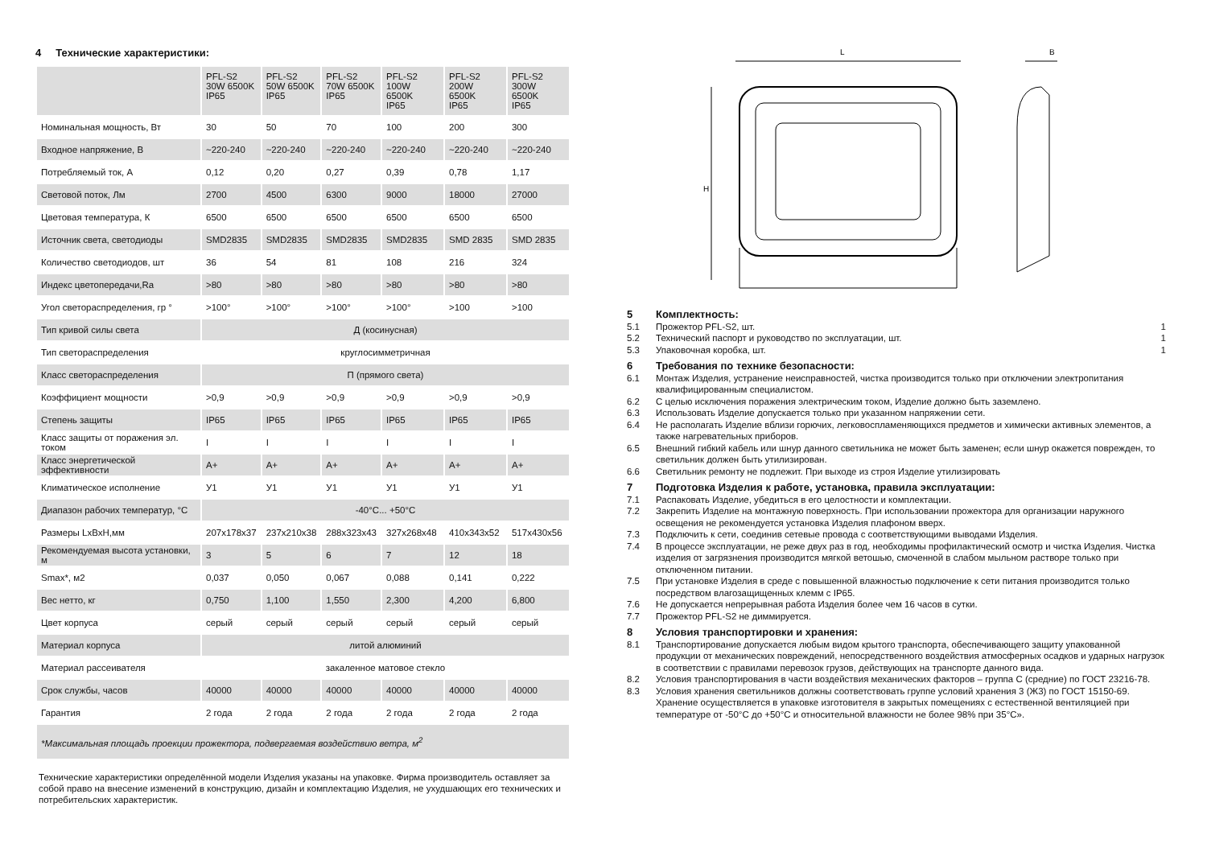4 Технические характеристики:
| | PFL-S2 30W 6500K IP65 | PFL-S2 50W 6500K IP65 | PFL-S2 70W 6500K IP65 | PFL-S2 100W 6500K IP65 | PFL-S2 200W 6500K IP65 | PFL-S2 300W 6500K IP65 |
| --- | --- | --- | --- | --- | --- | --- |
| Номинальная мощность, Вт | 30 | 50 | 70 | 100 | 200 | 300 |
| Входное напряжение, В | ~220-240 | ~220-240 | ~220-240 | ~220-240 | ~220-240 | ~220-240 |
| Потребляемый ток, А | 0,12 | 0,20 | 0,27 | 0,39 | 0,78 | 1,17 |
| Световой поток, Лм | 2700 | 4500 | 6300 | 9000 | 18000 | 27000 |
| Цветовая температура, К | 6500 | 6500 | 6500 | 6500 | 6500 | 6500 |
| Источник света, светодиоды | SMD2835 | SMD2835 | SMD2835 | SMD2835 | SMD 2835 | SMD 2835 |
| Количество светодиодов, шт | 36 | 54 | 81 | 108 | 216 | 324 |
| Индекс цветопередачи,Ra | >80 | >80 | >80 | >80 | >80 | >80 |
| Угол светораспределения, гр ° | >100° | >100° | >100° | >100° | >100 | >100 |
| Тип кривой силы света | Д (косинусная) | | | | | |
| Тип светораспределения | круглосимметричная | | | | | |
| Класс светораспределения | П (прямого света) | | | | | |
| Коэффициент мощности | >0,9 | >0,9 | >0,9 | >0,9 | >0,9 | >0,9 |
| Степень защиты | IP65 | IP65 | IP65 | IP65 | IP65 | IP65 |
| Класс защиты от поражения эл. током | I | I | I | I | I | I |
| Класс энергетической эффективности | A+ | A+ | A+ | A+ | A+ | A+ |
| Климатическое исполнение | У1 | У1 | У1 | У1 | У1 | У1 |
| Диапазон рабочих температур, °С | -40°С... +50°С | | | | | |
| Размеры LxBxH,мм | 207x178x37 | 237x210x38 | 288x323x43 | 327x268x48 | 410x343x52 | 517x430x56 |
| Рекомендуемая высота установки, м | 3 | 5 | 6 | 7 | 12 | 18 |
| Smax*, м2 | 0,037 | 0,050 | 0,067 | 0,088 | 0,141 | 0,222 |
| Вес нетто, кг | 0,750 | 1,100 | 1,550 | 2,300 | 4,200 | 6,800 |
| Цвет корпуса | серый | серый | серый | серый | серый | серый |
| Материал корпуса | литой алюминий | | | | | |
| Материал рассеивателя | закаленное матовое стекло | | | | | |
| Срок службы, часов | 40000 | 40000 | 40000 | 40000 | 40000 | 40000 |
| Гарантия | 2 года | 2 года | 2 года | 2 года | 2 года | 2 года |
| *Максимальная площадь проекции прожектора, подвергаемая воздействию ветра, м<sup>2</sup> | | | | | | |
Технические характеристики определённой модели Изделия указаны на упаковке. Фирма производитель оставляет за собой право на внесение изменений в конструкцию, дизайн и комплектацию Изделия, не ухудшающих его технических и потребительских характеристик.
L
B
H
5 Комплектность:
5.1 Прожектор PFL-S2, шт. 1
5.2 Технический паспорт и руководство по эксплуатации, шт. 1
5.3 Упаковочная коробка, шт. 1
6 Требования по технике безопасности:
6.1 Монтаж Изделия, устранение неисправностей, чистка производится только при отключении электропитания квалифицированным специалистом.
6.2 С целью исключения поражения электрическим током, Изделие должно быть заземлено.
6.3 Использовать Изделие допускается только при указанном напряжении сети.
6.4 Не располагать Изделие вблизи горючих, легковоспламеняющихся предметов и химически активных элементов, а также нагревательных приборов.
6.5 Внешний гибкий кабель или шнур данного светильника не может быть заменен; если шнур окажется поврежден, то светильник должен быть утилизирован.
6.6 Светильник ремонту не подлежит. При выходе из строя Изделие утилизировать
7 Подготовка Изделия к работе, установка, правила эксплуатации:
7.1 Распаковать Изделие, убедиться в его целостности и комплектации.
7.2 Закрепить Изделие на монтажную поверхность. При использовании прожектора для организации наружного освещения не рекомендуется установка Изделия плафоном вверх.
7.3 Подключить к сети, соединив сетевые провода с соответствующими выводами Изделия.
7.4 В процессе эксплуатации, не реже двух раз в год, необходимы профилактический осмотр и чистка Изделия. Чистка изделия от загрязнения производится мягкой ветошью, смоченной в слабом мыльном растворе только при отключенном питании.
7.5 При установке Изделия в среде с повышенной влажностью подключение к сети питания производится только посредством влагозащищенных клемм с IP65.
7.6 Не допускается непрерывная работа Изделия более чем 16 часов в сутки.
7.7 Прожектор PFL-S2 не диммируется.
8 Условия транспортировки и хранения:
8.1 Транспортирование допускается любым видом крытого транспорта, обеспечивающего защиту упакованной продукции от механических повреждений, непосредственного воздействия атмосферных осадков и ударных нагрузок в соответствии с правилами перевозок грузов, действующих на транспорте данного вида.
8.2 Условия транспортирования в части воздействия механических факторов – группа С (средние) по ГОСТ 23216-78.
8.3 Условия хранения светильников должны соответствовать группе условий хранения 3 (Ж3) по ГОСТ 15150-69. Хранение осуществляется в упаковке изготовителя в закрытых помещениях с естественной вентиляцией при температуре от -50°С до +50°С и относительной влажности не более 98% при 35°С».